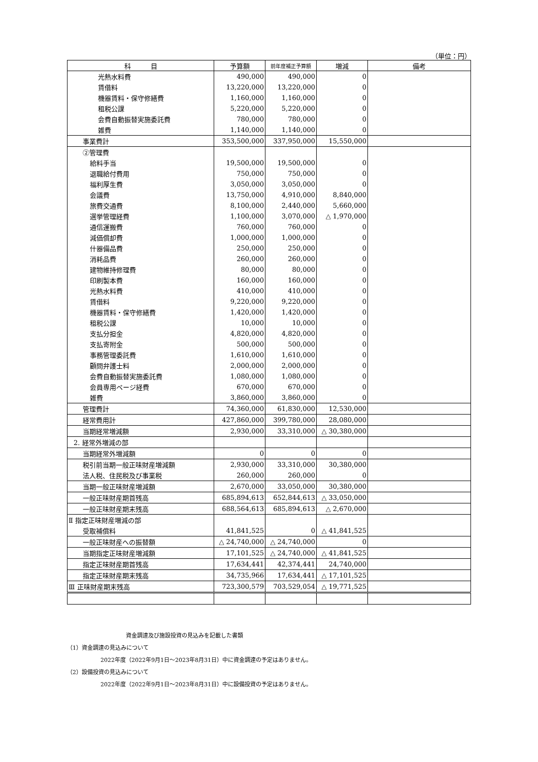（単位：円）
| 科 目 | 予算額 | 前年度補正予算額 | 増減 | 備考 |
| --- | --- | --- | --- | --- |
| 光熱水料費 | 490,000 | 490,000 | 0 | |
| 賃借料 | 13,220,000 | 13,220,000 | 0 | |
| 機器賃料・保守修繕費 | 1,160,000 | 1,160,000 | 0 | |
| 租税公課 | 5,220,000 | 5,220,000 | 0 | |
| 会費自動振替実施委託費 | 780,000 | 780,000 | 0 | |
| 雑費 | 1,140,000 | 1,140,000 | 0 | |
| 事業費計 | 353,500,000 | 337,950,000 | 15,550,000 | |
| ②管理費 | | | | |
| 給料手当 | 19,500,000 | 19,500,000 | 0 | |
| 退職給付費用 | 750,000 | 750,000 | 0 | |
| 福利厚生費 | 3,050,000 | 3,050,000 | 0 | |
| 会議費 | 13,750,000 | 4,910,000 | 8,840,000 | |
| 旅費交通費 | 8,100,000 | 2,440,000 | 5,660,000 | |
| 選挙管理経費 | 1,100,000 | 3,070,000 | △ 1,970,000 | |
| 通信運搬費 | 760,000 | 760,000 | 0 | |
| 減価償却費 | 1,000,000 | 1,000,000 | 0 | |
| 什器備品費 | 250,000 | 250,000 | 0 | |
| 消耗品費 | 260,000 | 260,000 | 0 | |
| 建物維持修理費 | 80,000 | 80,000 | 0 | |
| 印刷製本費 | 160,000 | 160,000 | 0 | |
| 光熱水料費 | 410,000 | 410,000 | 0 | |
| 賃借料 | 9,220,000 | 9,220,000 | 0 | |
| 機器賃料・保守修繕費 | 1,420,000 | 1,420,000 | 0 | |
| 租税公課 | 10,000 | 10,000 | 0 | |
| 支払分担金 | 4,820,000 | 4,820,000 | 0 | |
| 支払寄附金 | 500,000 | 500,000 | 0 | |
| 事務管理委託費 | 1,610,000 | 1,610,000 | 0 | |
| 顧問弁護士料 | 2,000,000 | 2,000,000 | 0 | |
| 会費自動振替実施委託費 | 1,080,000 | 1,080,000 | 0 | |
| 会員専用ページ経費 | 670,000 | 670,000 | 0 | |
| 雑費 | 3,860,000 | 3,860,000 | 0 | |
| 管理費計 | 74,360,000 | 61,830,000 | 12,530,000 | |
| 経常費用計 | 427,860,000 | 399,780,000 | 28,080,000 | |
| 当期経常増減額 | 2,930,000 | 33,310,000 | △ 30,380,000 | |
| 2. 経常外増減の部 | | | | |
| 当期経常外増減額 | 0 | 0 | 0 | |
| 税引前当期一般正味財産増減額 | 2,930,000 | 33,310,000 | 30,380,000 | |
| 法人税、住民税及び事業税 | 260,000 | 260,000 | 0 | |
| 当期一般正味財産増減額 | 2,670,000 | 33,050,000 | 30,380,000 | |
| 一般正味財産期首残高 | 685,894,613 | 652,844,613 | △ 33,050,000 | |
| 一般正味財産期末残高 | 688,564,613 | 685,894,613 | △ 2,670,000 | |
| Ⅱ 指定正味財産増減の部 | | | | |
| 受取補償料 | 41,841,525 | 0 | △ 41,841,525 | |
| 一般正味財産への振替額 | △ 24,740,000 | △ 24,740,000 | 0 | |
| 当期指定正味財産増減額 | 17,101,525 | △ 24,740,000 | △ 41,841,525 | |
| 指定正味財産期首残高 | 17,634,441 | 42,374,441 | 24,740,000 | |
| 指定正味財産期末残高 | 34,735,966 | 17,634,441 | △ 17,101,525 | |
| Ⅲ 正味財産期末残高 | 723,300,579 | 703,529,054 | △ 19,771,525 | |
資金調達及び施設投資の見込みを記載した書類
（1）資金調達の見込みについて
2022年度（2022年9月1日～2023年8月31日）中に資金調達の予定はありません。
（2）設備投資の見込みについて
2022年度（2022年9月1日～2023年8月31日）中に設備投資の予定はありません。